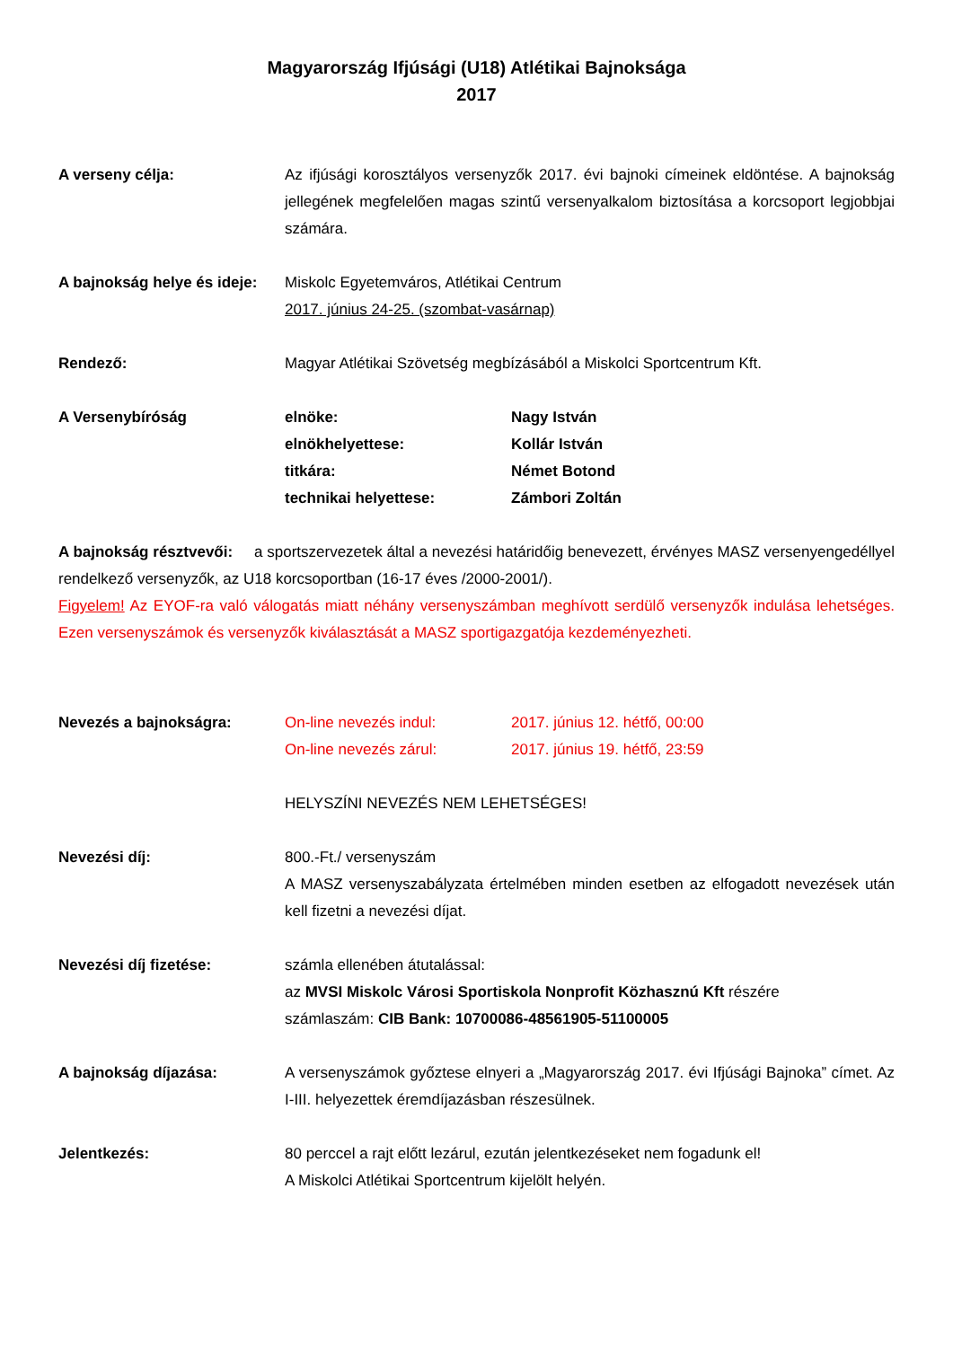Magyarország Ifjúsági (U18) Atlétikai Bajnoksága
2017
A verseny célja: Az ifjúsági korosztályos versenyzők 2017. évi bajnoki címeinek eldöntése. A bajnokság jellegének megfelelően magas szintű versenyalkalom biztosítása a korcsoport legjobbjai számára.
A bajnokság helye és ideje:
Miskolc Egyetemváros, Atlétikai Centrum
2017. június 24-25. (szombat-vasárnap)
Rendező: Magyar Atlétikai Szövetség megbízásából a Miskolci Sportcentrum Kft.
A Versenybíróság elnöke: Nagy István
elnökhelyettese: Kollár István
titkára: Német Botond
technikai helyettese: Zámbori Zoltán
A bajnokság résztvevői: a sportszervezetek által a nevezési határidőig benevezett, érvényes MASZ versenyengedéllyel rendelkező versenyzők, az U18 korcsoportban (16-17 éves /2000-2001/).
Figyelem! Az EYOF-ra való válogatás miatt néhány versenyszámban meghívott serdülő versenyzők indulása lehetséges. Ezen versenyszámok és versenyzők kiválasztását a MASZ sportigazgatója kezdeményezheti.
Nevezés a bajnokságra: On-line nevezés indul: 2017. június 12. hétfő, 00:00
On-line nevezés zárul: 2017. június 19. hétfő, 23:59
HELYSZÍNI NEVEZÉS NEM LEHETSÉGES!
Nevezési díj: 800.-Ft./ versenyszám
A MASZ versenyszabályzata értelmében minden esetben az elfogadott nevezések után kell fizetni a nevezési díjat.
Nevezési díj fizetése: számla ellenében átutalással:
az MVSI Miskolc Városi Sportiskola Nonprofit Közhasznú Kft részére
számlaszám: CIB Bank: 10700086-48561905-51100005
A bajnokság díjazása: A versenyszámok győztese elnyeri a „Magyarország 2017. évi Ifjúsági Bajnoka” címet. Az I-III. helyezettek éremdíjazásban részesülnek.
Jelentkezés: 80 perccel a rajt előtt lezárul, ezután jelentkezéseket nem fogadunk el!
A Miskolci Atlétikai Sportcentrum kijelölt helyén.